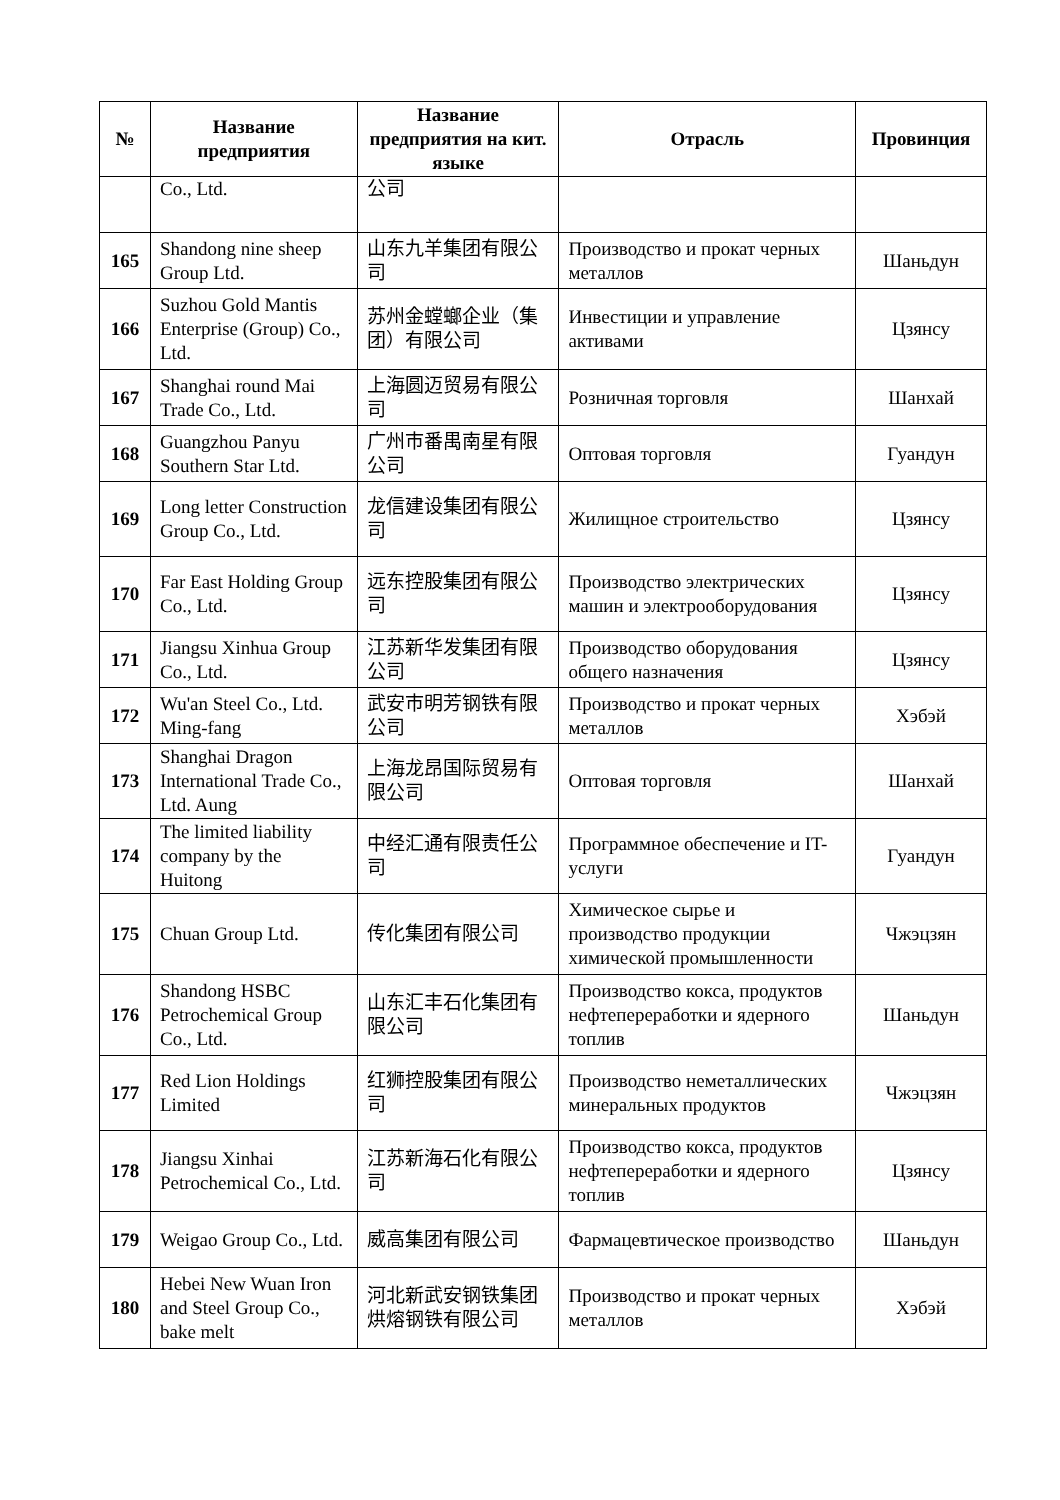| № | Название предприятия | Название предприятия на кит. языке | Отрасль | Провинция |
| --- | --- | --- | --- | --- |
| | Co., Ltd. | 公司 | | |
| 165 | Shandong nine sheep Group Ltd. | 山东九羊集团有限公司 | Производство и прокат черных металлов | Шаньдун |
| 166 | Suzhou Gold Mantis Enterprise (Group) Co., Ltd. | 苏州金螳螂企业（集团）有限公司 | Инвестиции и управление активами | Цзянсу |
| 167 | Shanghai round Mai Trade Co., Ltd. | 上海圆迈贸易有限公司 | Розничная торговля | Шанхай |
| 168 | Guangzhou Panyu Southern Star Ltd. | 广州市番禺南星有限公司 | Оптовая торговля | Гуандун |
| 169 | Long letter Construction Group Co., Ltd. | 龙信建设集团有限公司 | Жилищное строительство | Цзянсу |
| 170 | Far East Holding Group Co., Ltd. | 远东控股集团有限公司 | Производство электрических машин и электрооборудования | Цзянсу |
| 171 | Jiangsu Xinhua Group Co., Ltd. | 江苏新华发集团有限公司 | Производство оборудования общего назначения | Цзянсу |
| 172 | Wu'an Steel Co., Ltd. Ming-fang | 武安市明芳钢铁有限公司 | Производство и прокат черных металлов | Хэбэй |
| 173 | Shanghai Dragon International Trade Co., Ltd. Aung | 上海龙昂国际贸易有限公司 | Оптовая торговля | Шанхай |
| 174 | The limited liability company by the Huitong | 中经汇通有限责任公司 | Программное обеспечение и IT-услуги | Гуандун |
| 175 | Chuan Group Ltd. | 传化集团有限公司 | Химическое сырье и производство продукции химической промышленности | Чжэцзян |
| 176 | Shandong HSBC Petrochemical Group Co., Ltd. | 山东汇丰石化集团有限公司 | Производство кокса, продуктов нефтепереработки и ядерного топлив | Шаньдун |
| 177 | Red Lion Holdings Limited | 红狮控股集团有限公司 | Производство неметаллических минеральных продуктов | Чжэцзян |
| 178 | Jiangsu Xinhai Petrochemical Co., Ltd. | 江苏新海石化有限公司 | Производство кокса, продуктов нефтепереработки и ядерного топлив | Цзянсу |
| 179 | Weigao Group Co., Ltd. | 威高集团有限公司 | Фармацевтическое производство | Шаньдун |
| 180 | Hebei New Wuan Iron and Steel Group Co., bake melt | 河北新武安钢铁集团烘熔钢铁有限公司 | Производство и прокат черных металлов | Хэбэй |